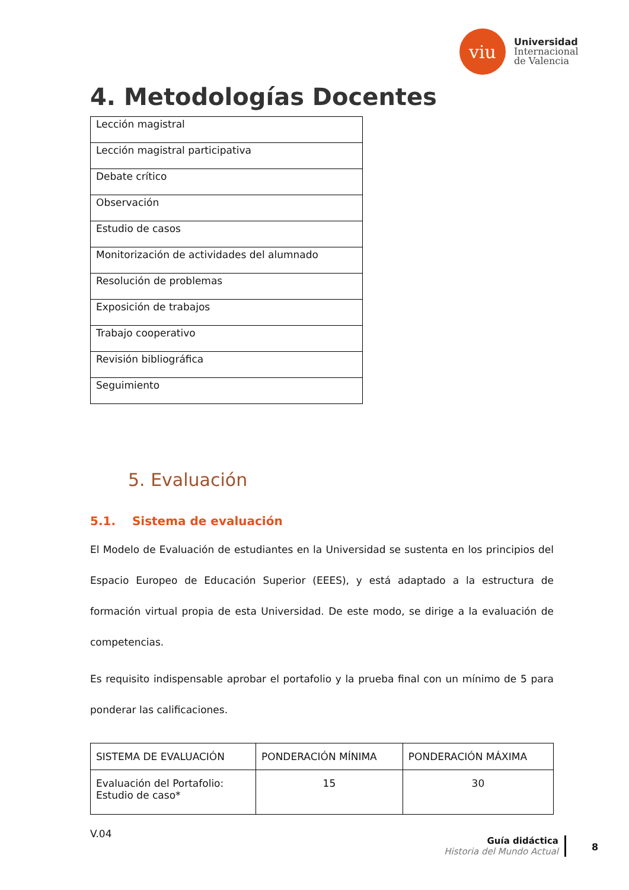viu
Universidad
Internacional
de Valencia
4. Metodologías Docentes
| Lección magistral |
| Lección magistral participativa |
| Debate crítico |
| Observación |
| Estudio de casos |
| Monitorización de actividades del alumnado |
| Resolución de problemas |
| Exposición de trabajos |
| Trabajo cooperativo |
| Revisión bibliográfica |
| Seguimiento |
5. Evaluación
5.1. Sistema de evaluación
El Modelo de Evaluación de estudiantes en la Universidad se sustenta en los principios del Espacio Europeo de Educación Superior (EEES), y está adaptado a la estructura de formación virtual propia de esta Universidad. De este modo, se dirige a la evaluación de competencias.
Es requisito indispensable aprobar el portafolio y la prueba final con un mínimo de 5 para ponderar las calificaciones.
| SISTEMA DE EVALUACIÓN | PONDERACIÓN MÍNIMA | PONDERACIÓN MÁXIMA |
| Evaluación del Portafolio: Estudio de caso* | 15 | 30 |
V.04
Guía didáctica
Historia del Mundo Actual
8